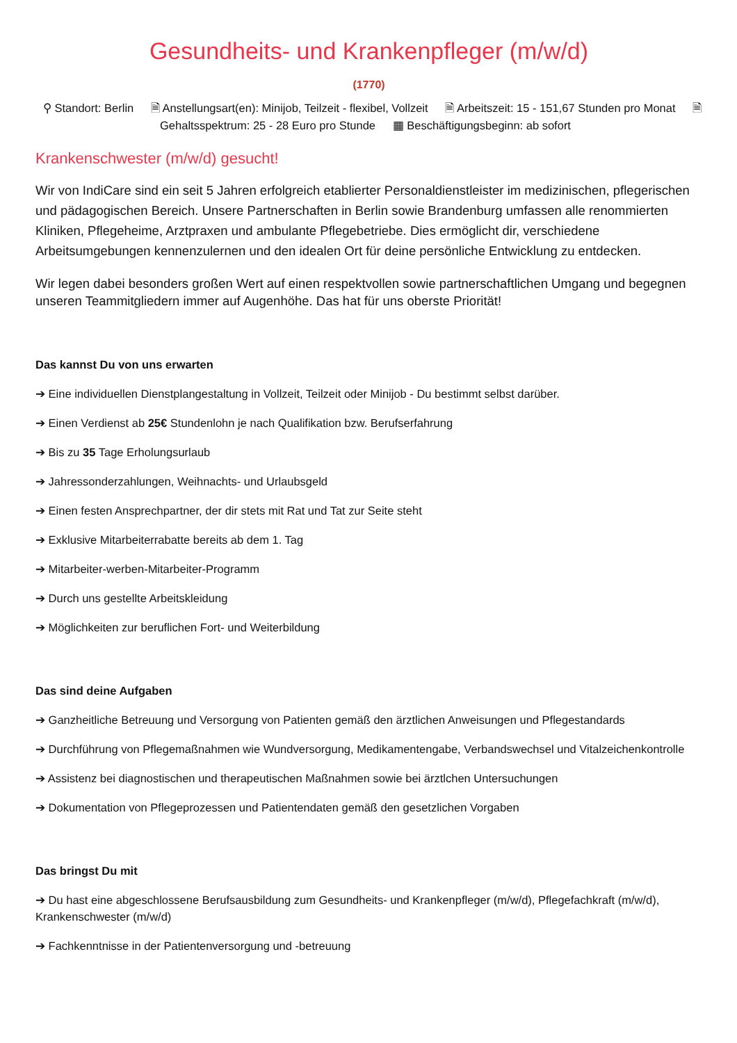Gesundheits- und Krankenpfleger (m/w/d)
(1770)
⚲ Standort: Berlin 🗎 Anstellungsart(en): Minijob, Teilzeit - flexibel, Vollzeit 🗎 Arbeitszeit: 15 - 151,67 Stunden pro Monat 🗎 Gehaltsspektrum: 25 - 28 Euro pro Stunde ▦ Beschäftigungsbeginn: ab sofort
Krankenschwester (m/w/d) gesucht!
Wir von IndiCare sind ein seit 5 Jahren erfolgreich etablierter Personaldienstleister im medizinischen, pflegerischen und pädagogischen Bereich. Unsere Partnerschaften in Berlin sowie Brandenburg umfassen alle renommierten Kliniken, Pflegeheime, Arztpraxen und ambulante Pflegebetriebe. Dies ermöglicht dir, verschiedene Arbeitsumgebungen kennenzulernen und den idealen Ort für deine persönliche Entwicklung zu entdecken.
Wir legen dabei besonders großen Wert auf einen respektvollen sowie partnerschaftlichen Umgang und begegnen unseren Teammitgliedern immer auf Augenhöhe. Das hat für uns oberste Priorität!
Das kannst Du von uns erwarten
➔ Eine individuellen Dienstplangestaltung in Vollzeit, Teilzeit oder Minijob - Du bestimmt selbst darüber.
➔ Einen Verdienst ab 25€ Stundenlohn je nach Qualifikation bzw. Berufserfahrung
➔ Bis zu 35 Tage Erholungsurlaub
➔ Jahressonderzahlungen, Weihnachts- und Urlaubsgeld
➔ Einen festen Ansprechpartner, der dir stets mit Rat und Tat zur Seite steht
➔ Exklusive Mitarbeiterrabatte bereits ab dem 1. Tag
➔ Mitarbeiter-werben-Mitarbeiter-Programm
➔ Durch uns gestellte Arbeitskleidung
➔ Möglichkeiten zur beruflichen Fort- und Weiterbildung
Das sind deine Aufgaben
➔ Ganzheitliche Betreuung und Versorgung von Patienten gemäß den ärztlichen Anweisungen und Pflegestandards
➔ Durchführung von Pflegemaßnahmen wie Wundversorgung, Medikamentengabe, Verbandswechsel und Vitalzeichenkontrolle
➔ Assistenz bei diagnostischen und therapeutischen Maßnahmen sowie bei ärztlchen Untersuchungen
➔ Dokumentation von Pflegeprozessen und Patientendaten gemäß den gesetzlichen Vorgaben
Das bringst Du mit
➔ Du hast eine abgeschlossene Berufsausbildung zum Gesundheits- und Krankenpfleger (m/w/d), Pflegefachkraft (m/w/d), Krankenschwester (m/w/d)
➔ Fachkenntnisse in der Patientenversorgung und -betreuung